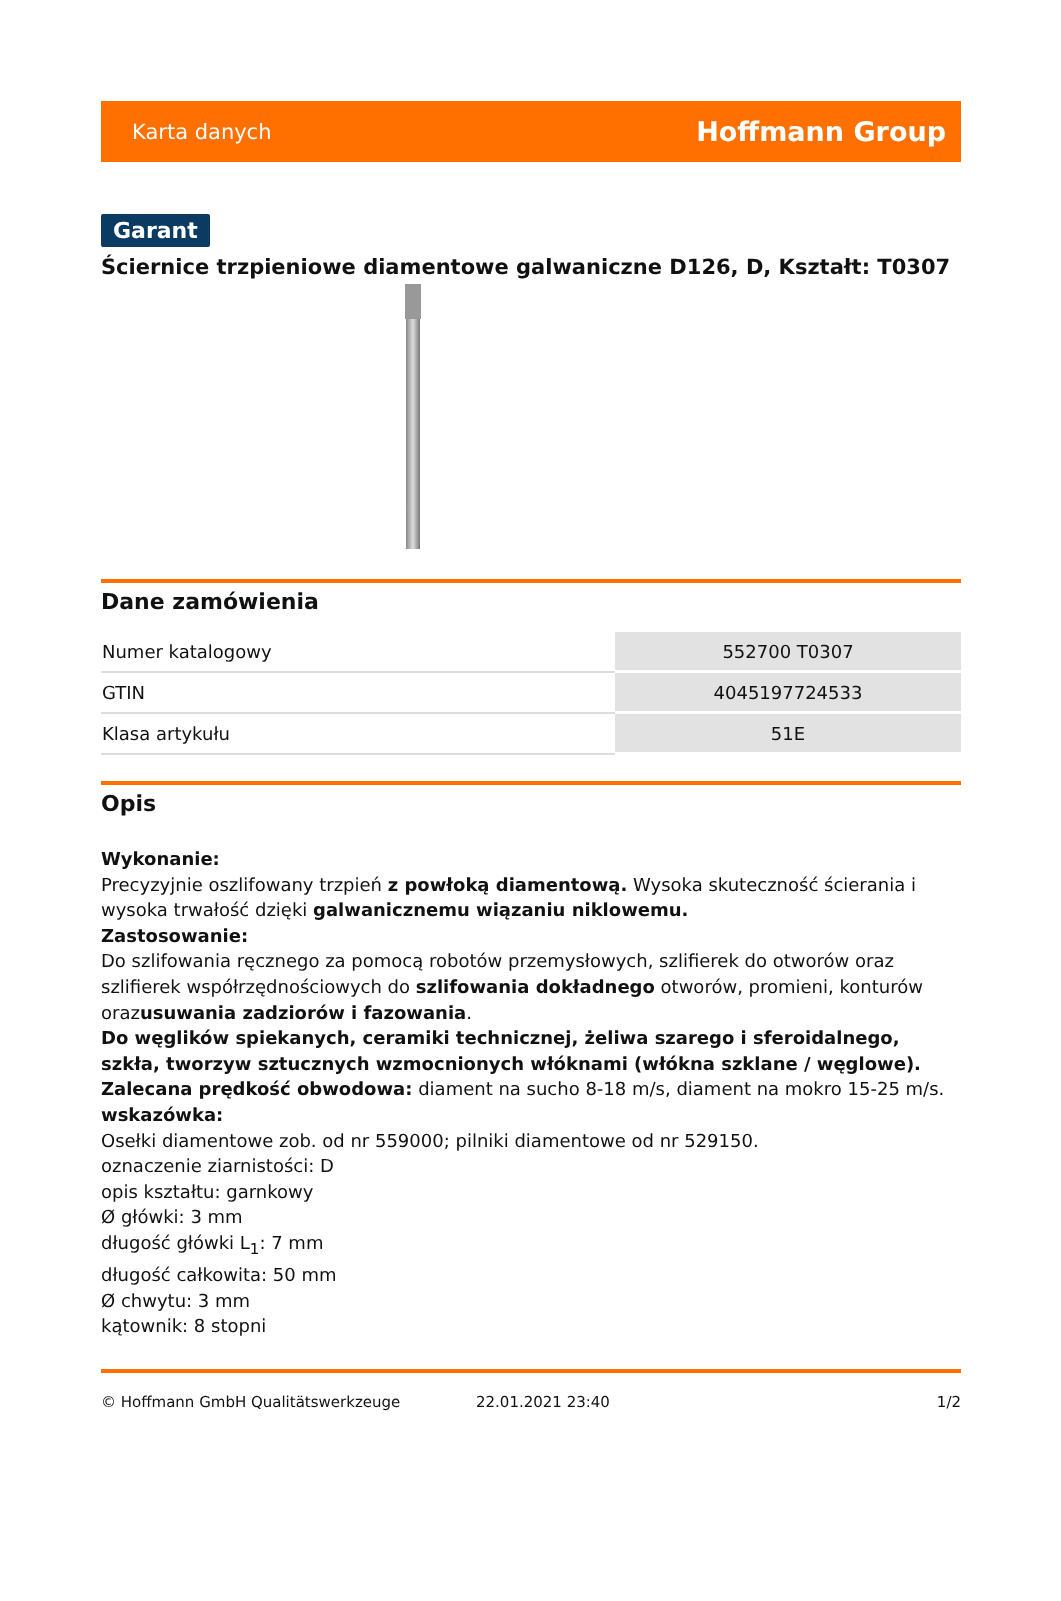Karta danych Hoffmann Group
Garant
Ściernice trzpieniowe diamentowe galwaniczne D126, D, Kształt: T0307
Dane zamówienia
| Numer katalogowy | 552700 T0307 |
| GTIN | 4045197724533 |
| Klasa artykułu | 51E |
Opis
Wykonanie:
Precyzyjnie oszlifowany trzpień z powłoką diamentową. Wysoka skuteczność ścierania i wysoka trwałość dzięki galwanicznemu wiązaniu niklowemu.
Zastosowanie:
Do szlifowania ręcznego za pomocą robotów przemysłowych, szlifierek do otworów oraz szlifierek współrzędnościowych do szlifowania dokładnego otworów, promieni, konturów orazusuwania zadziorów i fazowania.
Do węglików spiekanych, ceramiki technicznej, żeliwa szarego i sferoidalnego, szkła, tworzyw sztucznych wzmocnionych włóknami (włókna szklane / węglowe).
Zalecana prędkość obwodowa: diament na sucho 8-18 m/s, diament na mokro 15-25 m/s.
wskazówka:
Osełki diamentowe zob. od nr 559000; pilniki diamentowe od nr 529150.
oznaczenie ziarnistości: D
opis kształtu: garnkowy
Ø główki: 3 mm
długość główki L<sub>1</sub>: 7 mm
długość całkowita: 50 mm
Ø chwytu: 3 mm
kątownik: 8 stopni
© Hoffmann GmbH Qualitätswerkzeuge 22.01.2021 23:40 1/2